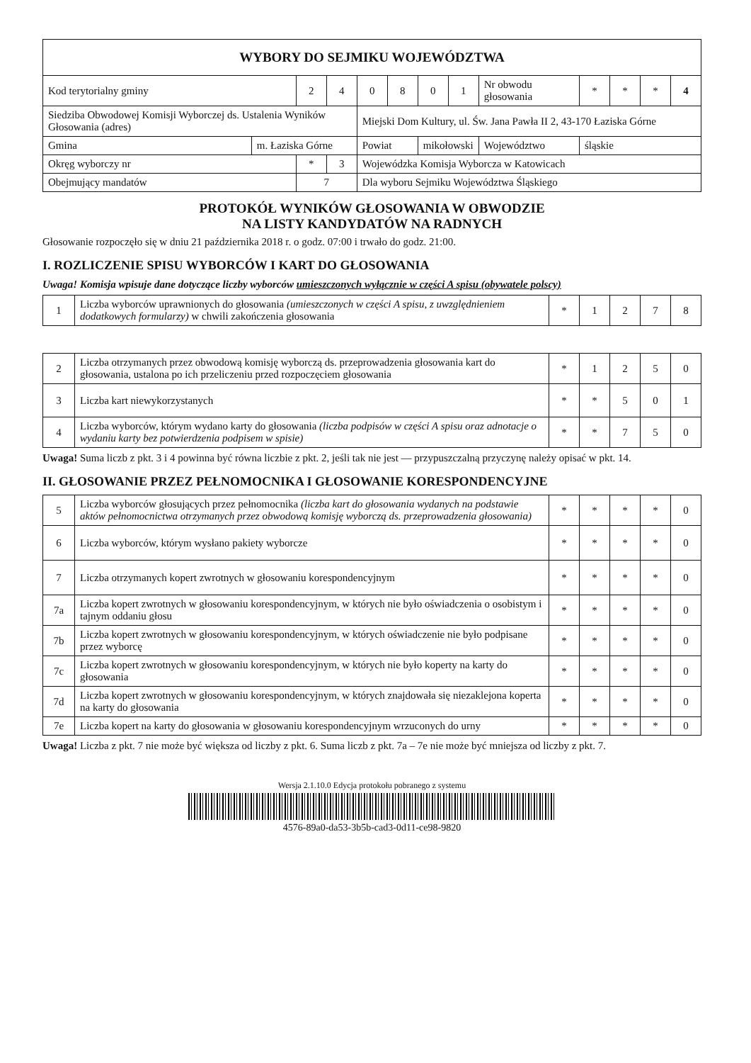| WYBORY DO SEJMIKU WOJEWÓDZTWA | | | | | | | | | | | | | |
| Kod terytorialny gminy | | 2 | 4 | 0 | 8 | 0 | 1 | Nr obwodu głosowania | | * | * | * | 4 |
| Siedziba Obwodowej Komisji Wyborczej ds. Ustalenia Wyników Głosowania (adres) | | | | Miejski Dom Kultury, ul. Św. Jana Pawła II 2, 43-170 Łaziska Górne | | | | | | | | | |
| Gmina | m. Łaziska Górne | | | Powiat | | mikołowski | | | Województwo | śląskie | | | |
| Okręg wyborczy nr | | * | 3 | Wojewódzka Komisja Wyborcza w Katowicach | | | | | | | | | |
| Obejmujący mandatów | | 7 | | Dla wyboru Sejmiku Województwa Śląskiego | | | | | | | | | |
PROTOKÓŁ WYNIKÓW GŁOSOWANIA W OBWODZIE
NA LISTY KANDYDATÓW NA RADNYCH
Głosowanie rozpoczęło się w dniu 21 października 2018 r. o godz. 07:00 i trwało do godz. 21:00.
I. ROZLICZENIE SPISU WYBORCÓW I KART DO GŁOSOWANIA
Uwaga! Komisja wpisuje dane dotyczące liczby wyborców umieszczonych wyłącznie w części A spisu (obywatele polscy)
| 1 | Liczba wyborców uprawnionych do głosowania (umieszczonych w części A spisu, z uwzględnieniem dodatkowych formularzy) w chwili zakończenia głosowania | * | 1 | 2 | 7 | 8 |
| 2 | Liczba otrzymanych przez obwodową komisję wyborczą ds. przeprowadzenia głosowania kart do głosowania, ustalona po ich przeliczeniu przed rozpoczęciem głosowania | * | 1 | 2 | 5 | 0 |
| 3 | Liczba kart niewykorzystanych | * | * | 5 | 0 | 1 |
| 4 | Liczba wyborców, którym wydano karty do głosowania (liczba podpisów w części A spisu oraz adnotacje o wydaniu karty bez potwierdzenia podpisem w spisie) | * | * | 7 | 5 | 0 |
Uwaga! Suma liczb z pkt. 3 i 4 powinna być równa liczbie z pkt. 2, jeśli tak nie jest — przypuszczalną przyczynę należy opisać w pkt. 14.
II. GŁOSOWANIE PRZEZ PEŁNOMOCNIKA I GŁOSOWANIE KORESPONDENCYJNE
| 5 | Liczba wyborców głosujących przez pełnomocnika (liczba kart do głosowania wydanych na podstawie aktów pełnomocnictwa otrzymanych przez obwodową komisję wyborczą ds. przeprowadzenia głosowania) | * | * | * | * | 0 |
| 6 | Liczba wyborców, którym wysłano pakiety wyborcze | * | * | * | * | 0 |
| 7 | Liczba otrzymanych kopert zwrotnych w głosowaniu korespondencyjnym | * | * | * | * | 0 |
| 7a | Liczba kopert zwrotnych w głosowaniu korespondencyjnym, w których nie było oświadczenia o osobistym i tajnym oddaniu głosu | * | * | * | * | 0 |
| 7b | Liczba kopert zwrotnych w głosowaniu korespondencyjnym, w których oświadczenie nie było podpisane przez wyborcę | * | * | * | * | 0 |
| 7c | Liczba kopert zwrotnych w głosowaniu korespondencyjnym, w których nie było koperty na karty do głosowania | * | * | * | * | 0 |
| 7d | Liczba kopert zwrotnych w głosowaniu korespondencyjnym, w których znajdowała się niezaklejona koperta na karty do głosowania | * | * | * | * | 0 |
| 7e | Liczba kopert na karty do głosowania w głosowaniu korespondencyjnym wrzuconych do urny | * | * | * | * | 0 |
Uwaga! Liczba z pkt. 7 nie może być większa od liczby z pkt. 6. Suma liczb z pkt. 7a – 7e nie może być mniejsza od liczby z pkt. 7.
Wersja 2.1.10.0 Edycja protokołu pobranego z systemu
4576-89a0-da53-3b5b-cad3-0d11-ce98-9820